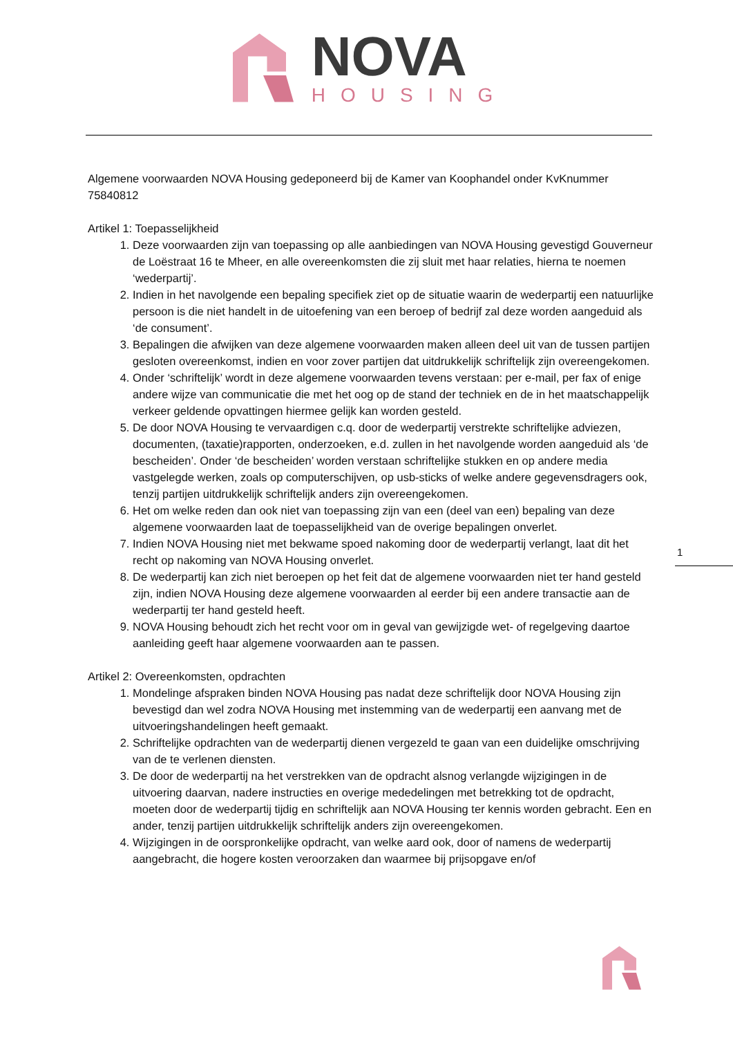NOVA
HOUSING
Algemene voorwaarden NOVA Housing gedeponeerd bij de Kamer van Koophandel onder KvKnummer 75840812
Artikel 1: Toepasselijkheid
1. Deze voorwaarden zijn van toepassing op alle aanbiedingen van NOVA Housing gevestigd Gouverneur de Loëstraat 16 te Mheer, en alle overeenkomsten die zij sluit met haar relaties, hierna te noemen ‘wederpartij’.
2. Indien in het navolgende een bepaling specifiek ziet op de situatie waarin de wederpartij een natuurlijke persoon is die niet handelt in de uitoefening van een beroep of bedrijf zal deze worden aangeduid als ‘de consument’.
3. Bepalingen die afwijken van deze algemene voorwaarden maken alleen deel uit van de tussen partijen gesloten overeenkomst, indien en voor zover partijen dat uitdrukkelijk schriftelijk zijn overeengekomen.
4. Onder ‘schriftelijk’ wordt in deze algemene voorwaarden tevens verstaan: per e-mail, per fax of enige andere wijze van communicatie die met het oog op de stand der techniek en de in het maatschappelijk verkeer geldende opvattingen hiermee gelijk kan worden gesteld.
5. De door NOVA Housing te vervaardigen c.q. door de wederpartij verstrekte schriftelijke adviezen, documenten, (taxatie)rapporten, onderzoeken, e.d. zullen in het navolgende worden aangeduid als ‘de bescheiden’. Onder ‘de bescheiden’ worden verstaan schriftelijke stukken en op andere media vastgelegde werken, zoals op computerschijven, op usb-sticks of welke andere gegevensdragers ook, tenzij partijen uitdrukkelijk schriftelijk anders zijn overeengekomen.
6. Het om welke reden dan ook niet van toepassing zijn van een (deel van een) bepaling van deze algemene voorwaarden laat de toepasselijkheid van de overige bepalingen onverlet.
7. Indien NOVA Housing niet met bekwame spoed nakoming door de wederpartij verlangt, laat dit het recht op nakoming van NOVA Housing onverlet.
8. De wederpartij kan zich niet beroepen op het feit dat de algemene voorwaarden niet ter hand gesteld zijn, indien NOVA Housing deze algemene voorwaarden al eerder bij een andere transactie aan de wederpartij ter hand gesteld heeft.
9. NOVA Housing behoudt zich het recht voor om in geval van gewijzigde wet- of regelgeving daartoe aanleiding geeft haar algemene voorwaarden aan te passen.
Artikel 2: Overeenkomsten, opdrachten
1. Mondelinge afspraken binden NOVA Housing pas nadat deze schriftelijk door NOVA Housing zijn bevestigd dan wel zodra NOVA Housing met instemming van de wederpartij een aanvang met de uitvoeringshandelingen heeft gemaakt.
2. Schriftelijke opdrachten van de wederpartij dienen vergezeld te gaan van een duidelijke omschrijving van de te verlenen diensten.
3. De door de wederpartij na het verstrekken van de opdracht alsnog verlangde wijzigingen in de uitvoering daarvan, nadere instructies en overige mededelingen met betrekking tot de opdracht, moeten door de wederpartij tijdig en schriftelijk aan NOVA Housing ter kennis worden gebracht. Een en ander, tenzij partijen uitdrukkelijk schriftelijk anders zijn overeengekomen.
4. Wijzigingen in de oorspronkelijke opdracht, van welke aard ook, door of namens de wederpartij aangebracht, die hogere kosten veroorzaken dan waarmee bij prijsopgave en/of
1